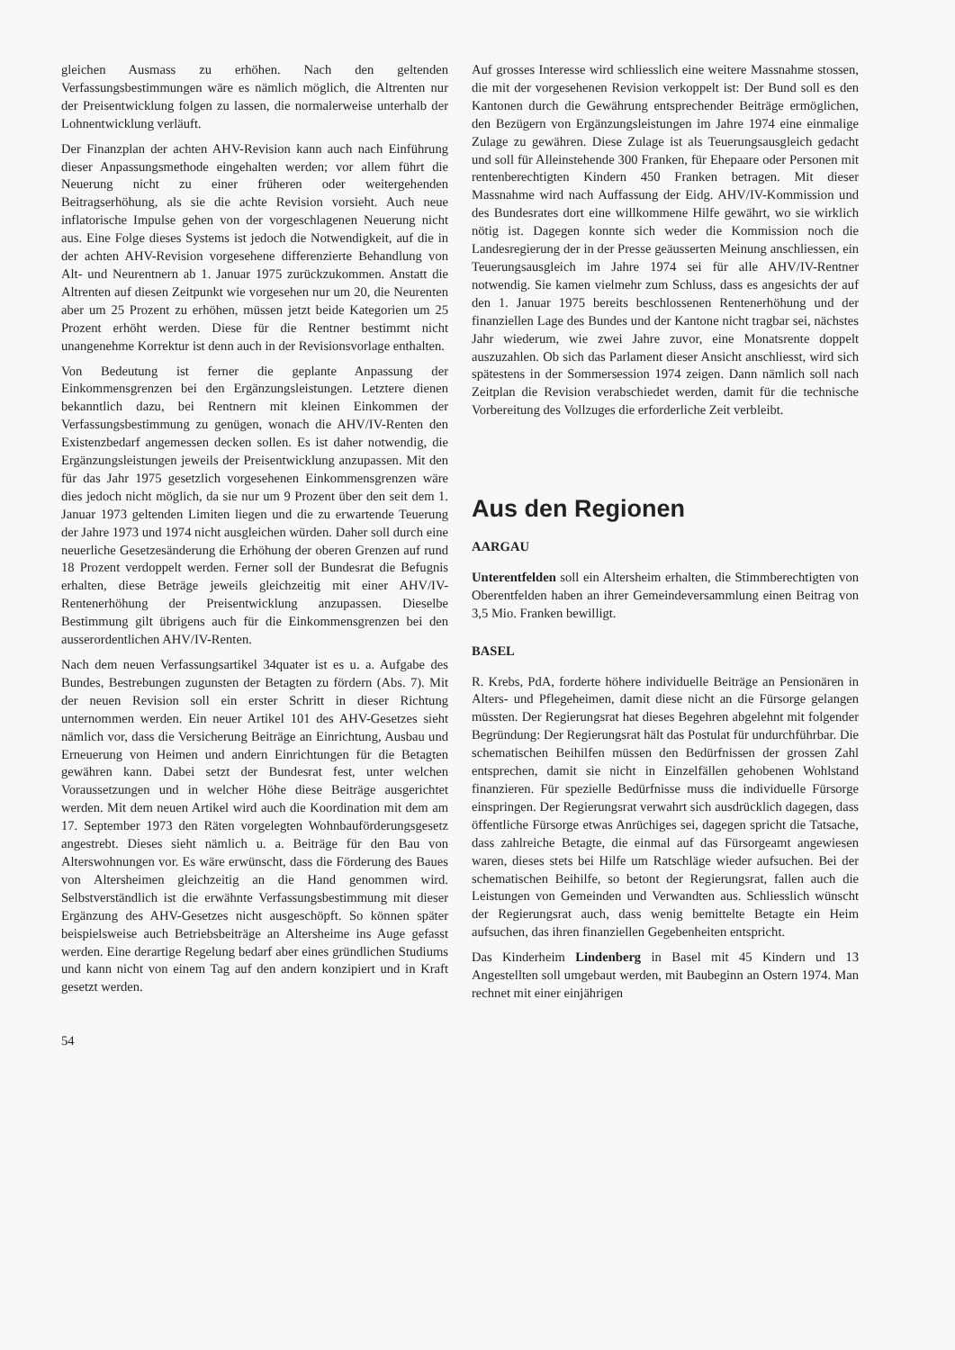gleichen Ausmass zu erhöhen. Nach den geltenden Verfassungsbestimmungen wäre es nämlich möglich, die Altrenten nur der Preisentwicklung folgen zu lassen, die normalerweise unterhalb der Lohnentwicklung verläuft.
Der Finanzplan der achten AHV-Revision kann auch nach Einführung dieser Anpassungsmethode eingehalten werden; vor allem führt die Neuerung nicht zu einer früheren oder weitergehenden Beitragserhöhung, als sie die achte Revision vorsieht. Auch neue inflatorische Impulse gehen von der vorgeschlagenen Neuerung nicht aus. Eine Folge dieses Systems ist jedoch die Notwendigkeit, auf die in der achten AHV-Revision vorgesehene differenzierte Behandlung von Alt- und Neurentnern ab 1. Januar 1975 zurückzukommen. Anstatt die Altrenten auf diesen Zeitpunkt wie vorgesehen nur um 20, die Neurenten aber um 25 Prozent zu erhöhen, müssen jetzt beide Kategorien um 25 Prozent erhöht werden. Diese für die Rentner bestimmt nicht unangenehme Korrektur ist denn auch in der Revisionsvorlage enthalten.
Von Bedeutung ist ferner die geplante Anpassung der Einkommensgrenzen bei den Ergänzungsleistungen. Letztere dienen bekanntlich dazu, bei Rentnern mit kleinen Einkommen der Verfassungsbestimmung zu genügen, wonach die AHV/IV-Renten den Existenzbedarf angemessen decken sollen. Es ist daher notwendig, die Ergänzungsleistungen jeweils der Preisentwicklung anzupassen. Mit den für das Jahr 1975 gesetzlich vorgesehenen Einkommensgrenzen wäre dies jedoch nicht möglich, da sie nur um 9 Prozent über den seit dem 1. Januar 1973 geltenden Limiten liegen und die zu erwartende Teuerung der Jahre 1973 und 1974 nicht ausgleichen würden. Daher soll durch eine neuerliche Gesetzesänderung die Erhöhung der oberen Grenzen auf rund 18 Prozent verdoppelt werden. Ferner soll der Bundesrat die Befugnis erhalten, diese Beträge jeweils gleichzeitig mit einer AHV/IV-Rentenerhöhung der Preisentwicklung anzupassen. Dieselbe Bestimmung gilt übrigens auch für die Einkommensgrenzen bei den ausserordentlichen AHV/IV-Renten.
Nach dem neuen Verfassungsartikel 34quater ist es u. a. Aufgabe des Bundes, Bestrebungen zugunsten der Betagten zu fördern (Abs. 7). Mit der neuen Revision soll ein erster Schritt in dieser Richtung unternommen werden. Ein neuer Artikel 101 des AHV-Gesetzes sieht nämlich vor, dass die Versicherung Beiträge an Einrichtung, Ausbau und Erneuerung von Heimen und andern Einrichtungen für die Betagten gewähren kann. Dabei setzt der Bundesrat fest, unter welchen Voraussetzungen und in welcher Höhe diese Beiträge ausgerichtet werden. Mit dem neuen Artikel wird auch die Koordination mit dem am 17. September 1973 den Räten vorgelegten Wohnbauförderungsgesetz angestrebt. Dieses sieht nämlich u. a. Beiträge für den Bau von Alterswohnungen vor. Es wäre erwünscht, dass die Förderung des Baues von Altersheimen gleichzeitig an die Hand genommen wird. Selbstverständlich ist die erwähnte Verfassungsbestimmung mit dieser Ergänzung des AHV-Gesetzes nicht ausgeschöpft. So können später beispielsweise auch Betriebsbeiträge an Altersheime ins Auge gefasst werden. Eine derartige Regelung bedarf aber eines gründlichen Studiums und kann nicht von einem Tag auf den andern konzipiert und in Kraft gesetzt werden.
54
Auf grosses Interesse wird schliesslich eine weitere Massnahme stossen, die mit der vorgesehenen Revision verkoppelt ist: Der Bund soll es den Kantonen durch die Gewährung entsprechender Beiträge ermöglichen, den Bezügern von Ergänzungsleistungen im Jahre 1974 eine einmalige Zulage zu gewähren. Diese Zulage ist als Teuerungsausgleich gedacht und soll für Alleinstehende 300 Franken, für Ehepaare oder Personen mit rentenberechtigten Kindern 450 Franken betragen. Mit dieser Massnahme wird nach Auffassung der Eidg. AHV/IV-Kommission und des Bundesrates dort eine willkommene Hilfe gewährt, wo sie wirklich nötig ist. Dagegen konnte sich weder die Kommission noch die Landesregierung der in der Presse geäusserten Meinung anschliessen, ein Teuerungsausgleich im Jahre 1974 sei für alle AHV/IV-Rentner notwendig. Sie kamen vielmehr zum Schluss, dass es angesichts der auf den 1. Januar 1975 bereits beschlossenen Rentenerhöhung und der finanziellen Lage des Bundes und der Kantone nicht tragbar sei, nächstes Jahr wiederum, wie zwei Jahre zuvor, eine Monatsrente doppelt auszuzahlen. Ob sich das Parlament dieser Ansicht anschliesst, wird sich spätestens in der Sommersession 1974 zeigen. Dann nämlich soll nach Zeitplan die Revision verabschiedet werden, damit für die technische Vorbereitung des Vollzuges die erforderliche Zeit verbleibt.
Aus den Regionen
AARGAU
Unterentfelden soll ein Altersheim erhalten, die Stimmberechtigten von Oberentfelden haben an ihrer Gemeindeversammlung einen Beitrag von 3,5 Mio. Franken bewilligt.
BASEL
R. Krebs, PdA, forderte höhere individuelle Beiträge an Pensionären in Alters- und Pflegeheimen, damit diese nicht an die Fürsorge gelangen müssten. Der Regierungsrat hat dieses Begehren abgelehnt mit folgender Begründung: Der Regierungsrat hält das Postulat für undurchführbar. Die schematischen Beihilfen müssen den Bedürfnissen der grossen Zahl entsprechen, damit sie nicht in Einzelfällen gehobenen Wohlstand finanzieren. Für spezielle Bedürfnisse muss die individuelle Fürsorge einspringen. Der Regierungsrat verwahrt sich ausdrücklich dagegen, dass öffentliche Fürsorge etwas Anrüchiges sei, dagegen spricht die Tatsache, dass zahlreiche Betagte, die einmal auf das Fürsorgeamt angewiesen waren, dieses stets bei Hilfe um Ratschläge wieder aufsuchen. Bei der schematischen Beihilfe, so betont der Regierungsrat, fallen auch die Leistungen von Gemeinden und Verwandten aus. Schliesslich wünscht der Regierungsrat auch, dass wenig bemittelte Betagte ein Heim aufsuchen, das ihren finanziellen Gegebenheiten entspricht.
Das Kinderheim Lindenberg in Basel mit 45 Kindern und 13 Angestellten soll umgebaut werden, mit Baubeginn an Ostern 1974. Man rechnet mit einer einjährigen